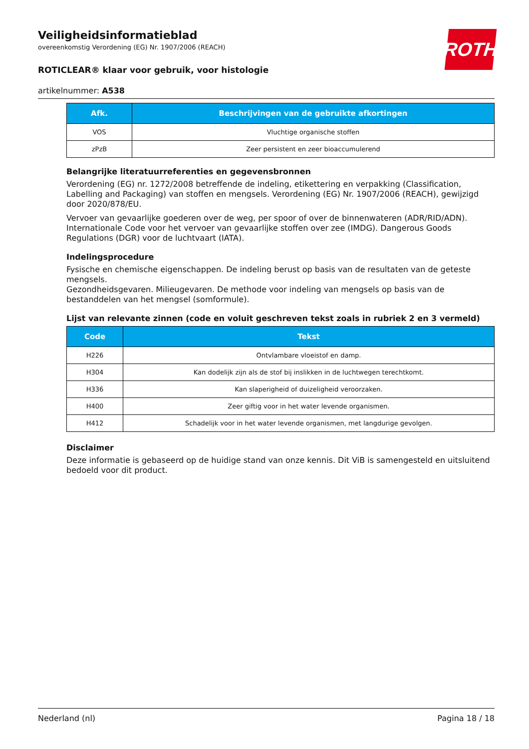Veiligheidsinformatieblad
overeenkomstig Verordening (EG) Nr. 1907/2006 (REACH)
ROTICLEAR® klaar voor gebruik, voor histologie
artikelnummer: A538
ROTH
| Afk. | Beschrijvingen van de gebruikte afkortingen |
| --- | --- |
| VOS | Vluchtige organische stoffen |
| zPzB | Zeer persistent en zeer bioaccumulerend |
Belangrijke literatuurreferenties en gegevensbronnen
Verordening (EG) nr. 1272/2008 betreffende de indeling, etikettering en verpakking (Classification, Labelling and Packaging) van stoffen en mengsels. Verordening (EG) Nr. 1907/2006 (REACH), gewijzigd door 2020/878/EU.
Vervoer van gevaarlijke goederen over de weg, per spoor of over de binnenwateren (ADR/RID/ADN). Internationale Code voor het vervoer van gevaarlijke stoffen over zee (IMDG). Dangerous Goods Regulations (DGR) voor de luchtvaart (IATA).
Indelingsprocedure
Fysische en chemische eigenschappen. De indeling berust op basis van de resultaten van de geteste mengsels.
Gezondheidsgevaren. Milieugevaren. De methode voor indeling van mengsels op basis van de bestanddelen van het mengsel (somformule).
Lijst van relevante zinnen (code en voluit geschreven tekst zoals in rubriek 2 en 3 vermeld)
| Code | Tekst |
| --- | --- |
| H226 | Ontvlambare vloeistof en damp. |
| H304 | Kan dodelijk zijn als de stof bij inslikken in de luchtwegen terechtkomt. |
| H336 | Kan slaperigheid of duizeligheid veroorzaken. |
| H400 | Zeer giftig voor in het water levende organismen. |
| H412 | Schadelijk voor in het water levende organismen, met langdurige gevolgen. |
Disclaimer
Deze informatie is gebaseerd op de huidige stand van onze kennis. Dit ViB is samengesteld en uitsluitend bedoeld voor dit product.
Nederland (nl) Pagina 18 / 18